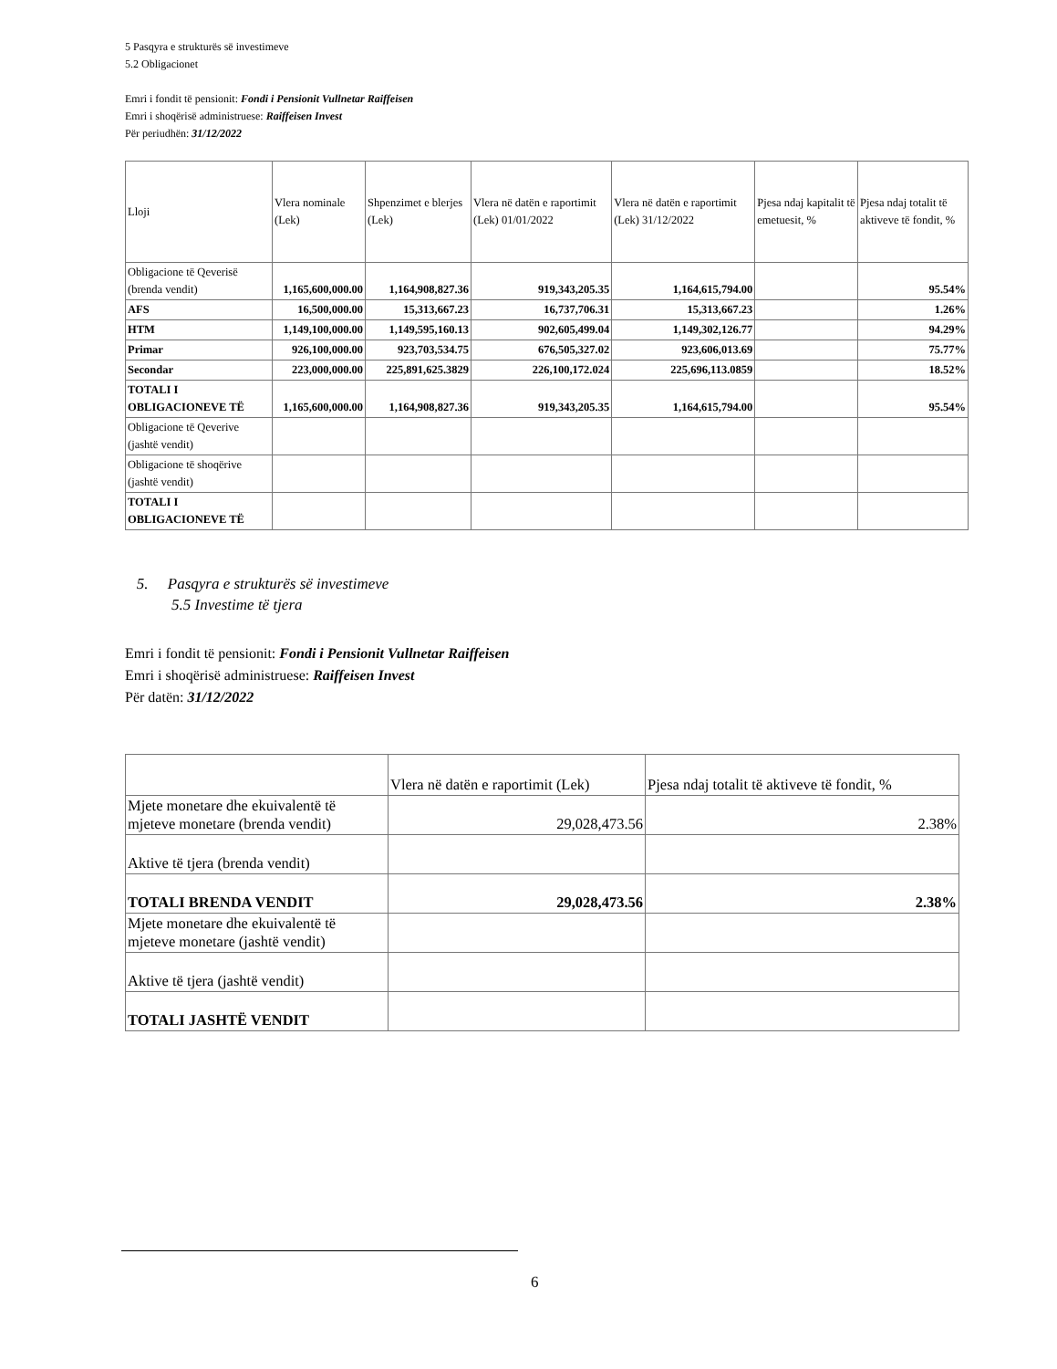5 Pasqyra e strukturës së investimeve
5.2 Obligacionet
Emri i fondit të pensionit: Fondi i Pensionit Vullnetar Raiffeisen
Emri i shoqërisë administruese: Raiffeisen Invest
Për periudhën: 31/12/2022
| Lloji | Vlera nominale (Lek) | Shpenzimet e blerjes (Lek) | Vlera në datën e raportimit (Lek) 01/01/2022 | Vlera në datën e raportimit (Lek) 31/12/2022 | Pjesa ndaj kapitalit të emetuesit, % | Pjesa ndaj totalit të aktiveve të fondit, % |
| --- | --- | --- | --- | --- | --- | --- |
| Obligacione të Qeverisë (brenda vendit) | 1,165,600,000.00 | 1,164,908,827.36 | 919,343,205.35 | 1,164,615,794.00 | | 95.54% |
| AFS | 16,500,000.00 | 15,313,667.23 | 16,737,706.31 | 15,313,667.23 | | 1.26% |
| HTM | 1,149,100,000.00 | 1,149,595,160.13 | 902,605,499.04 | 1,149,302,126.77 | | 94.29% |
| Primar | 926,100,000.00 | 923,703,534.75 | 676,505,327.02 | 923,606,013.69 | | 75.77% |
| Secondar | 223,000,000.00 | 225,891,625.3829 | 226,100,172.024 | 225,696,113.0859 | | 18.52% |
| TOTALI I OBLIGACIONEVE TË | 1,165,600,000.00 | 1,164,908,827.36 | 919,343,205.35 | 1,164,615,794.00 | | 95.54% |
| Obligacione të Qeverive (jashtë vendit) | | | | | | |
| Obligacione të shoqërive (jashtë vendit) | | | | | | |
| TOTALI I OBLIGACIONEVE TË | | | | | | |
5. Pasqyra e strukturës së investimeve
5.5 Investime të tjera
Emri i fondit të pensionit: Fondi i Pensionit Vullnetar Raiffeisen
Emri i shoqërisë administruese: Raiffeisen Invest
Për datën: 31/12/2022
| | Vlera në datën e raportimit (Lek) | Pjesa ndaj totalit të aktiveve të fondit, % |
| Mjete monetare dhe ekuivalentë të mjeteve monetare (brenda vendit) | 29,028,473.56 | 2.38% |
| Aktive të tjera (brenda vendit) | | |
| TOTALI BRENDA VENDIT | 29,028,473.56 | 2.38% |
| Mjete monetare dhe ekuivalentë të mjeteve monetare (jashtë vendit) | | |
| Aktive të tjera (jashtë vendit) | | |
| TOTALI JASHTË VENDIT | | |
6